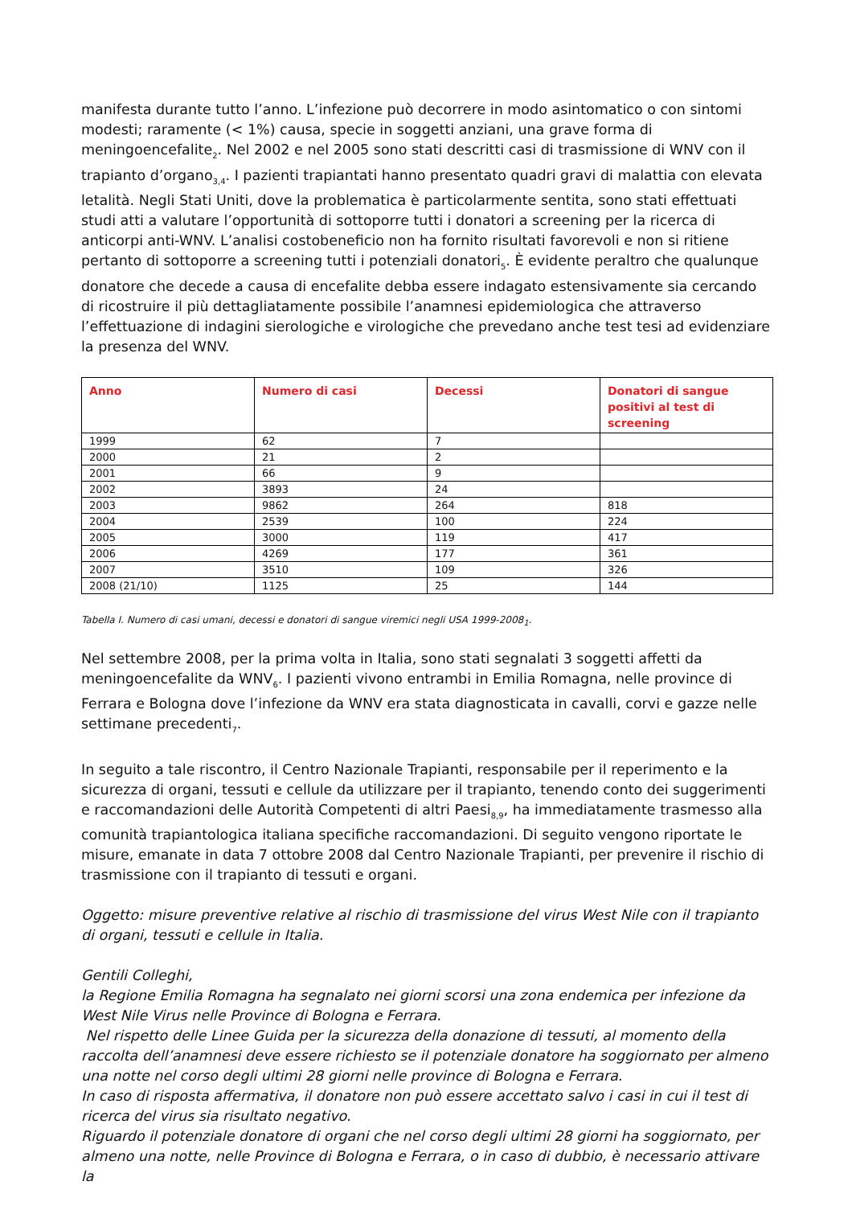manifesta durante tutto l’anno. L’infezione può decorrere in modo asintomatico o con sintomi modesti; raramente (< 1%) causa, specie in soggetti anziani, una grave forma di meningoencefalite<sub>2</sub>. Nel 2002 e nel 2005 sono stati descritti casi di trasmissione di WNV con il trapianto d’organo<sub>3,4</sub>. I pazienti trapiantati hanno presentato quadri gravi di malattia con elevata letalità. Negli Stati Uniti, dove la problematica è particolarmente sentita, sono stati effettuati studi atti a valutare l’opportunità di sottoporre tutti i donatori a screening per la ricerca di anticorpi anti-WNV. L’analisi costobeneficio non ha fornito risultati favorevoli e non si ritiene pertanto di sottoporre a screening tutti i potenziali donatori<sub>5</sub>. È evidente peraltro che qualunque donatore che decede a causa di encefalite debba essere indagato estensivamente sia cercando di ricostruire il più dettagliatamente possibile l’anamnesi epidemiologica che attraverso l’effettuazione di indagini sierologiche e virologiche che prevedano anche test tesi ad evidenziare la presenza del WNV.
| Anno | Numero di casi | Decessi | Donatori di sangue positivi al test di screening |
| --- | --- | --- | --- |
| 1999 | 62 | 7 | |
| 2000 | 21 | 2 | |
| 2001 | 66 | 9 | |
| 2002 | 3893 | 24 | |
| 2003 | 9862 | 264 | 818 |
| 2004 | 2539 | 100 | 224 |
| 2005 | 3000 | 119 | 417 |
| 2006 | 4269 | 177 | 361 |
| 2007 | 3510 | 109 | 326 |
| 2008 (21/10) | 1125 | 25 | 144 |
Tabella I. Numero di casi umani, decessi e donatori di sangue viremici negli USA 1999-2008<sub>1</sub>.
Nel settembre 2008, per la prima volta in Italia, sono stati segnalati 3 soggetti affetti da meningoencefalite da WNV<sub>6</sub>. I pazienti vivono entrambi in Emilia Romagna, nelle province di Ferrara e Bologna dove l’infezione da WNV era stata diagnosticata in cavalli, corvi e gazze nelle settimane precedenti<sub>7</sub>.
In seguito a tale riscontro, il Centro Nazionale Trapianti, responsabile per il reperimento e la sicurezza di organi, tessuti e cellule da utilizzare per il trapianto, tenendo conto dei suggerimenti e raccomandazioni delle Autorità Competenti di altri Paesi<sub>8,9</sub>, ha immediatamente trasmesso alla comunità trapiantologica italiana specifiche raccomandazioni. Di seguito vengono riportate le misure, emanate in data 7 ottobre 2008 dal Centro Nazionale Trapianti, per prevenire il rischio di trasmissione con il trapianto di tessuti e organi.
Oggetto: misure preventive relative al rischio di trasmissione del virus West Nile con il trapianto di organi, tessuti e cellule in Italia.
Gentili Colleghi,
la Regione Emilia Romagna ha segnalato nei giorni scorsi una zona endemica per infezione da West Nile Virus nelle Province di Bologna e Ferrara.
Nel rispetto delle Linee Guida per la sicurezza della donazione di tessuti, al momento della raccolta dell’anamnesi deve essere richiesto se il potenziale donatore ha soggiornato per almeno una notte nel corso degli ultimi 28 giorni nelle province di Bologna e Ferrara.
In caso di risposta affermativa, il donatore non può essere accettato salvo i casi in cui il test di ricerca del virus sia risultato negativo.
Riguardo il potenziale donatore di organi che nel corso degli ultimi 28 giorni ha soggiornato, per almeno una notte, nelle Province di Bologna e Ferrara, o in caso di dubbio, è necessario attivare la